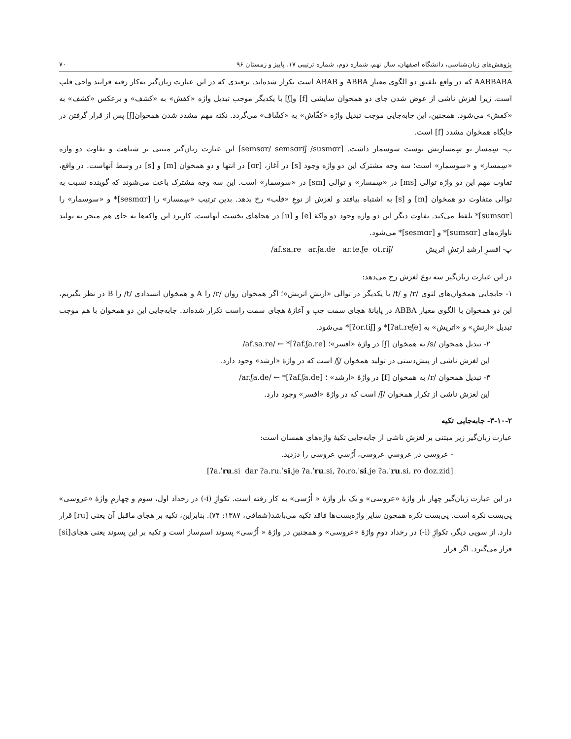پژوهش‌های زبان‌شناسی، دانشگاه اصفهان، سال نهم، شماره دوم، شماره ترتیبی ۱۷، پاییز و زمستان ۹۶ ۷۰
AABBABA که در واقع تلفیق دو الگوی معیارِ ABBA و ABAB است تکرار شده‌اند. ترفندی که در این عبارت زبان‌گیر به‌کار رفته فرایند واجی قلب است. زیرا لغزش ناشی از عوض شدن جای دو همخوان سایشی [f] و[ʃ] با یکدیگر موجب تبدیل واژه «کفش» به «کشف» و برعکس «کشف» به «کفش» می‌شود. همچنین، این جابه‌جایی موجب تبدیل واژه «کفّاش» به «کشّاف» می‌گردد. نکته مهم مشدد شدن همخوان[ʃ] پس از قرار گرفتن در جایگاه همخوان مشدد [f] است.
ب- سِمسار تو سِمساریش پوست سوسمار داشت. [semsɑr/ semsɑriʃ /susmɑr] این عبارت زبان‌گیر مبتنی بر شباهت و تفاوت دو واژه «سِمسار» و «سوسمار» است؛ سه وجه مشترک این دو واژه وجود [s] در آغاز، [ɑr] در انتها و دو همخوان [m] و [s] در وسط آنهاست. در واقع، تفاوت مهم این دو واژه توالی [ms] در «سِمسار» و توالی [sm] در «سوسمار» است. این سه وجه مشترک باعث می‌شوند که گوینده نسبت به توالی متفاوت دو همخوان [m] و [s] به اشتباه بیافتد و لغزش از نوعِ «قلب» رخ بدهد. بدین ترتیب «سِمسار» را [sesmɑr]* و «سوسمار» را [sumsɑr]* تلفظ می‌کند. تفاوت دیگر این دو واژه وجود دو واکهٔ [e] و [u] در هجاهای نخست آنهاست. کاربرد این واکه‌ها به جای هم منجر به تولید ناواژه‌های [sumsɑr]* و [sesmɑr]* می‌شود.
پ- افسرِ ارشدِ ارتشِ اتریش /af.sa.re ar.ʃa.de ar.te.ʃe ot.riʃ/
در این عبارت زبان‌گیر سه نوع لغزش رخ می‌دهد:
۱- جابجایی همخوان‌های لثوی /r/ و /t/ با یکدیگر در توالی «ارتشِ اتریش»؛ اگر همخوان روان /r/ را A و همخوان انسدادی /t/ را B در نظر بگیریم، این دو همخوان با الگوی معیار ABBA در پایانهٔ هجای سمت چپ و آغازهٔ هجای سمت راست تکرار شده‌اند. جابه‌جایی این دو همخوان با هم موجب تبدیل «ارتشِ» و «اتریش» به [ʔat.reʃe]* و [ʔor.tiʃ]* می‌شود.
۲- تبدیل همخوان /s/ به همخوان [ʃ] در واژهٔ «افسر»؛ [ʔaf.ʃa.re]* ← /af.sa.re/
این لغزش ناشی از پیش‌دستی در تولید همخوان /ʃ/ است که در واژهٔ «ارشد» وجود دارد.
۳- تبدیل همخوان /r/ به همخوان [f] در واژهٔ «ارشد» ؛ [ʔaf.ʃa.de]* ← /ar.ʃa.de/
این لغزش ناشی از تکرار همخوان /ʃ/ است که در واژهٔ «افسر» وجود دارد.
۳-۱۰-۲- جابه‌جایی تکیه
عبارت زبان‌گیر زیر مبتنی بر لغزش ناشی از جابه‌جایی تکیهٔ واژه‌های همسان است:
- عروسی در عروسیِ عروسی، اُرُسیِ عروسی را دزدید.
[ʔa.ˈru.si dar ʔa.ru.ˈsi.je ʔa.ˈru.si, ʔo.ro.ˈsi.je ʔa.ˈru.si. ro doz.zid]
در این عبارت زبان‌گیر چهار بار واژهٔ «عروسی» و یک بار واژهٔ « اُرُسی» به کار رفته است. تکواژِ (i-) در رخداد اول، سوم و چهارمِ واژهٔ «عروسی» پی‌بست نکره است. پی‌بست نکره همچون سایر واژه‌بست‌ها فاقد تکیه می‌باشد(شقاقی، ۱۳۸۷: ۷۴). بنابراین، تکیه بر هجای ماقبل آن یعنی [ru] قرار دارد. از سویی دیگر، تکواژِ (i-) در رخداد دومِ واژهٔ «عروسی» و همچنین در واژهٔ « اُرُسی» پسوند اسم‌ساز است و تکیه بر این پسوند یعنی هجای[si] قرار می‌گیرد. اگر قرار